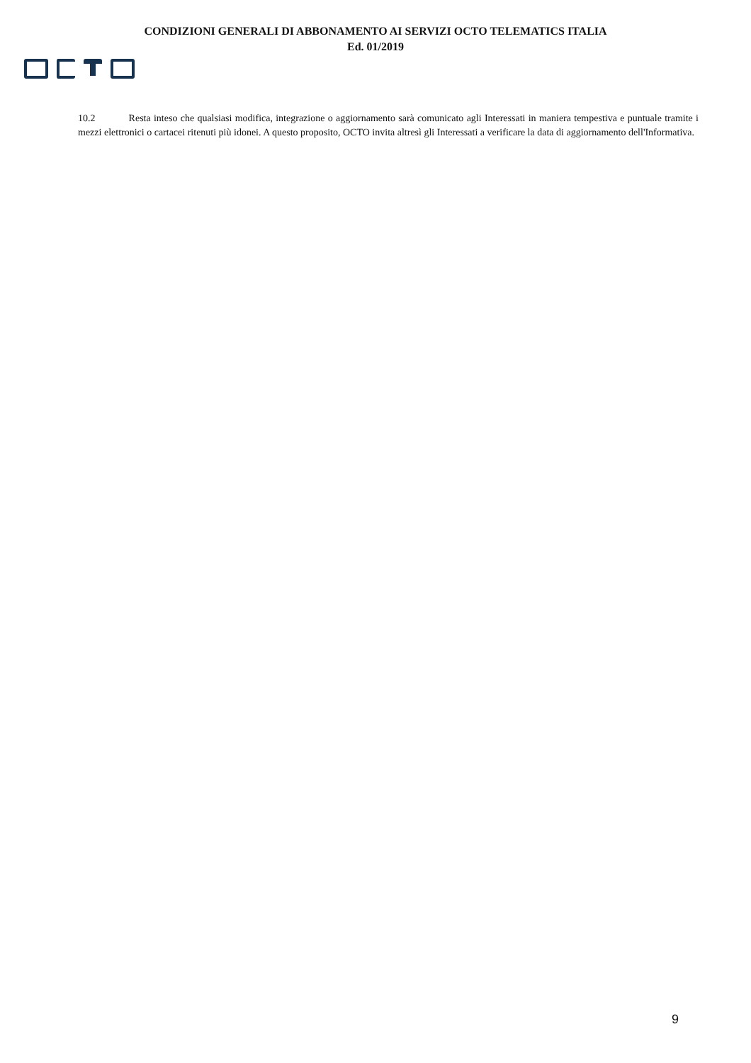CONDIZIONI GENERALI DI ABBONAMENTO AI SERVIZI OCTO TELEMATICS ITALIA
Ed. 01/2019
10.2 Resta inteso che qualsiasi modifica, integrazione o aggiornamento sarà comunicato agli Interessati in maniera tempestiva e puntuale tramite i mezzi elettronici o cartacei ritenuti più idonei. A questo proposito, OCTO invita altresì gli Interessati a verificare la data di aggiornamento dell'Informativa.
9